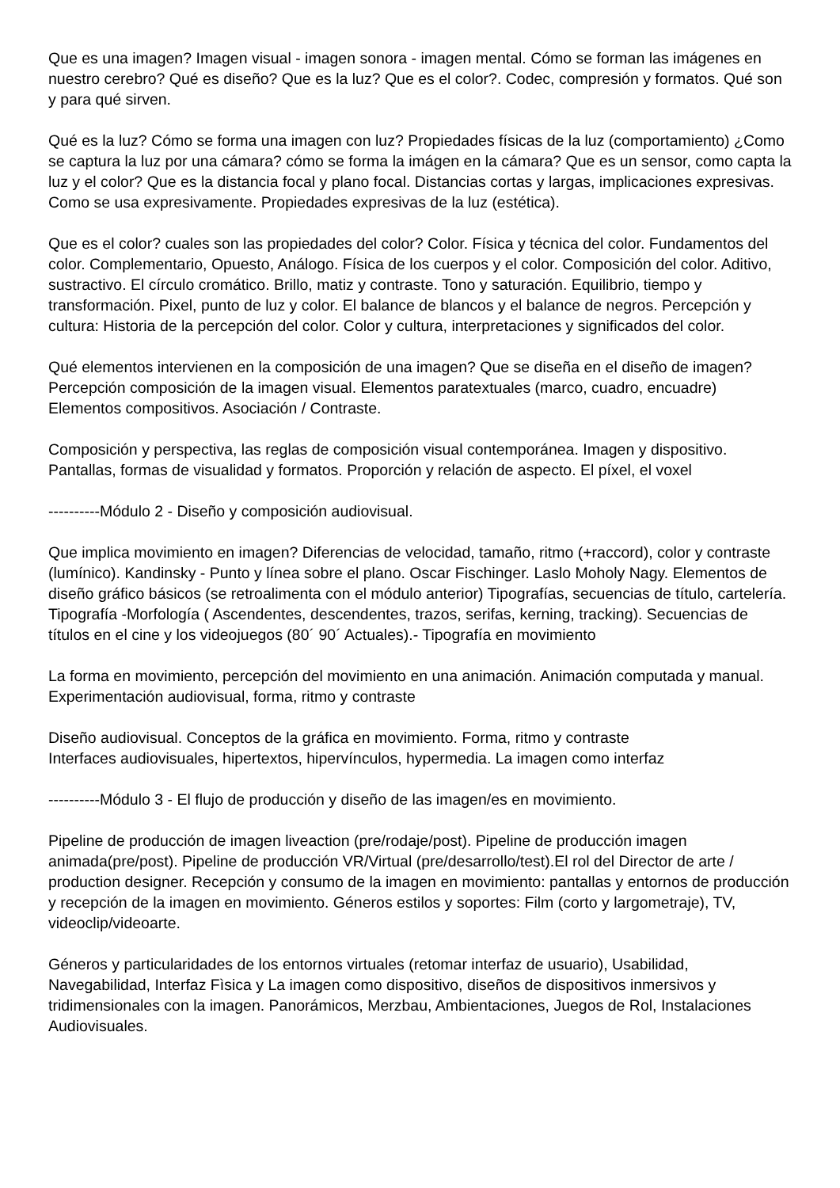Que es una imagen? Imagen visual - imagen sonora - imagen mental. Cómo se forman las imágenes en nuestro cerebro? Qué es diseño? Que es la luz? Que es el color?. Codec, compresión y formatos. Qué son y para qué sirven.
Qué es la luz? Cómo se forma una imagen con luz? Propiedades físicas de la luz (comportamiento) ¿Como se captura la luz por una cámara? cómo se forma la imágen en la cámara? Que es un sensor, como capta la luz y el color? Que es la distancia focal y plano focal. Distancias cortas y largas, implicaciones expresivas. Como se usa expresivamente. Propiedades expresivas de la luz (estética).
Que es el color? cuales son las propiedades del color? Color. Física y técnica del color. Fundamentos del color. Complementario, Opuesto, Análogo. Física de los cuerpos y el color. Composición del color. Aditivo, sustractivo. El círculo cromático. Brillo, matiz y contraste. Tono y saturación. Equilibrio, tiempo y transformación. Pixel, punto de luz y color. El balance de blancos y el balance de negros. Percepción y cultura: Historia de la percepción del color. Color y cultura, interpretaciones y significados del color.
Qué elementos intervienen en la composición de una imagen? Que se diseña en el diseño de imagen? Percepción composición de la imagen visual. Elementos paratextuales (marco, cuadro, encuadre) Elementos compositivos. Asociación / Contraste.
Composición y perspectiva, las reglas de composición visual contemporánea. Imagen y dispositivo. Pantallas, formas de visualidad y formatos. Proporción y relación de aspecto. El píxel, el voxel
----------Módulo 2 - Diseño y composición audiovisual.
Que implica movimiento en imagen? Diferencias de velocidad, tamaño, ritmo (+raccord), color y contraste (lumínico). Kandinsky - Punto y línea sobre el plano. Oscar Fischinger. Laslo Moholy Nagy. Elementos de diseño gráfico básicos (se retroalimenta con el módulo anterior) Tipografías, secuencias de título, cartelería. Tipografía -Morfología ( Ascendentes, descendentes, trazos, serifas, kerning, tracking). Secuencias de títulos en el cine y los videojuegos (80´ 90´ Actuales).- Tipografía en movimiento
La forma en movimiento, percepción del movimiento en una animación. Animación computada y manual. Experimentación audiovisual, forma, ritmo y contraste
Diseño audiovisual. Conceptos de la gráfica en movimiento. Forma, ritmo y contraste
Interfaces audiovisuales, hipertextos, hipervínculos, hypermedia. La imagen como interfaz
----------Módulo 3 - El flujo de producción y diseño de las imagen/es en movimiento.
Pipeline de producción de imagen liveaction (pre/rodaje/post). Pipeline de producción imagen animada(pre/post). Pipeline de producción VR/Virtual (pre/desarrollo/test).El rol del Director de arte / production designer. Recepción y consumo de la imagen en movimiento: pantallas y entornos de producción y recepción de la imagen en movimiento. Géneros estilos y soportes: Film (corto y largometraje), TV, videoclip/videoarte.
Géneros y particularidades de los entornos virtuales (retomar interfaz de usuario), Usabilidad, Navegabilidad, Interfaz Fìsica y La imagen como dispositivo, diseños de dispositivos inmersivos y tridimensionales con la imagen. Panorámicos, Merzbau, Ambientaciones, Juegos de Rol, Instalaciones Audiovisuales.